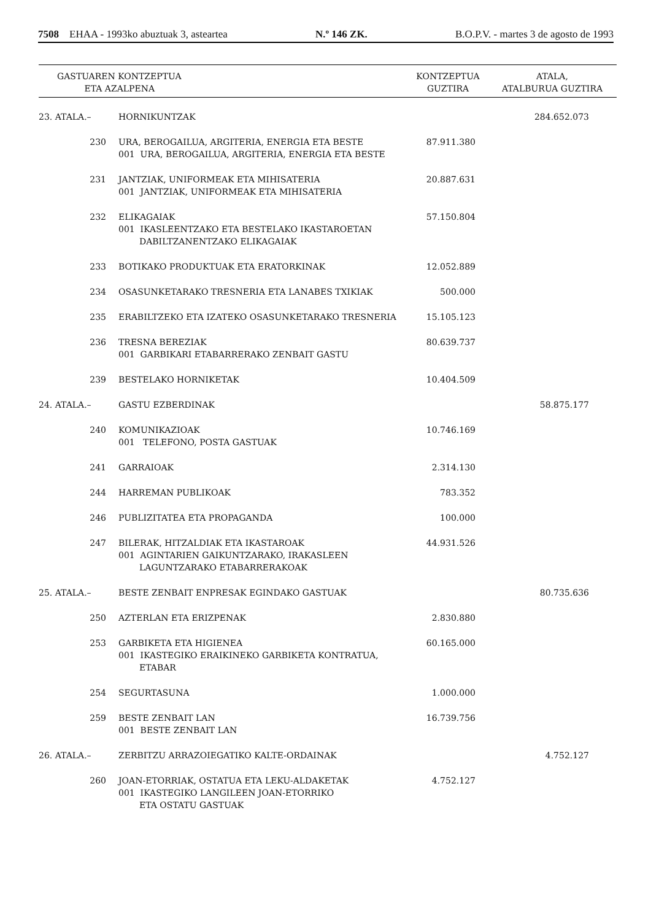7508 EHAA - 1993ko abuztuak 3, asteartea N.º 146 ZK. B.O.P.V. - martes 3 de agosto de 1993
| GASTUAREN KONTZEPTUA ETA AZALPENA | | KONTZEPTUA GUZTIRA | ATALA, ATALBURUA GUZTIRA |
| --- | --- | --- | --- |
| 23. ATALA.– | HORNIKUNTZAK | | 284.652.073 |
| 230 | URA, BEROGAILUA, ARGITERIA, ENERGIA ETA BESTE 001 URA, BEROGAILUA, ARGITERIA, ENERGIA ETA BESTE | 87.911.380 | |
| 231 | JANTZIAK, UNIFORMEAK ETA MIHISATERIA 001 JANTZIAK, UNIFORMEAK ETA MIHISATERIA | 20.887.631 | |
| 232 | ELIKAGAIAK 001 IKASLEENTZAKO ETA BESTELAKO IKASTAROETAN DABILTZANENTZAKO ELIKAGAIAK | 57.150.804 | |
| 233 | BOTIKAKO PRODUKTUAK ETA ERATORKINAK | 12.052.889 | |
| 234 | OSASUNKETARAKO TRESNERIA ETA LANABES TXIKIAK | 500.000 | |
| 235 | ERABILTZEKO ETA IZATEKO OSASUNKETARAKO TRESNERIA | 15.105.123 | |
| 236 | TRESNA BEREZIAK 001 GARBIKARI ETABARRERAKO ZENBAIT GASTU | 80.639.737 | |
| 239 | BESTELAKO HORNIKETAK | 10.404.509 | |
| 24. ATALA.– | GASTU EZBERDINAK | | 58.875.177 |
| 240 | KOMUNIKAZIOAK 001 TELEFONO, POSTA GASTUAK | 10.746.169 | |
| 241 | GARRAIOAK | 2.314.130 | |
| 244 | HARREMAN PUBLIKOAK | 783.352 | |
| 246 | PUBLIZITATEA ETA PROPAGANDA | 100.000 | |
| 247 | BILERAK, HITZALDIAK ETA IKASTAROAK 001 AGINTARIEN GAIKUNTZARAKO, IRAKASLEEN LAGUNTZARAKO ETABARRERAKOAK | 44.931.526 | |
| 25. ATALA.– | BESTE ZENBAIT ENPRESAK EGINDAKO GASTUAK | | 80.735.636 |
| 250 | AZTERLAN ETA ERIZPENAK | 2.830.880 | |
| 253 | GARBIKETA ETA HIGIENEA 001 IKASTEGIKO ERAIKINEKO GARBIKETA KONTRATUA, ETABAR | 60.165.000 | |
| 254 | SEGURTASUNA | 1.000.000 | |
| 259 | BESTE ZENBAIT LAN 001 BESTE ZENBAIT LAN | 16.739.756 | |
| 26. ATALA.– | ZERBITZU ARRAZOIEGATIKO KALTE-ORDAINAK | | 4.752.127 |
| 260 | JOAN-ETORRIAK, OSTATUA ETA LEKU-ALDAKETAK 001 IKASTEGIKO LANGILEEN JOAN-ETORRIKO ETA OSTATU GASTUAK | 4.752.127 | |